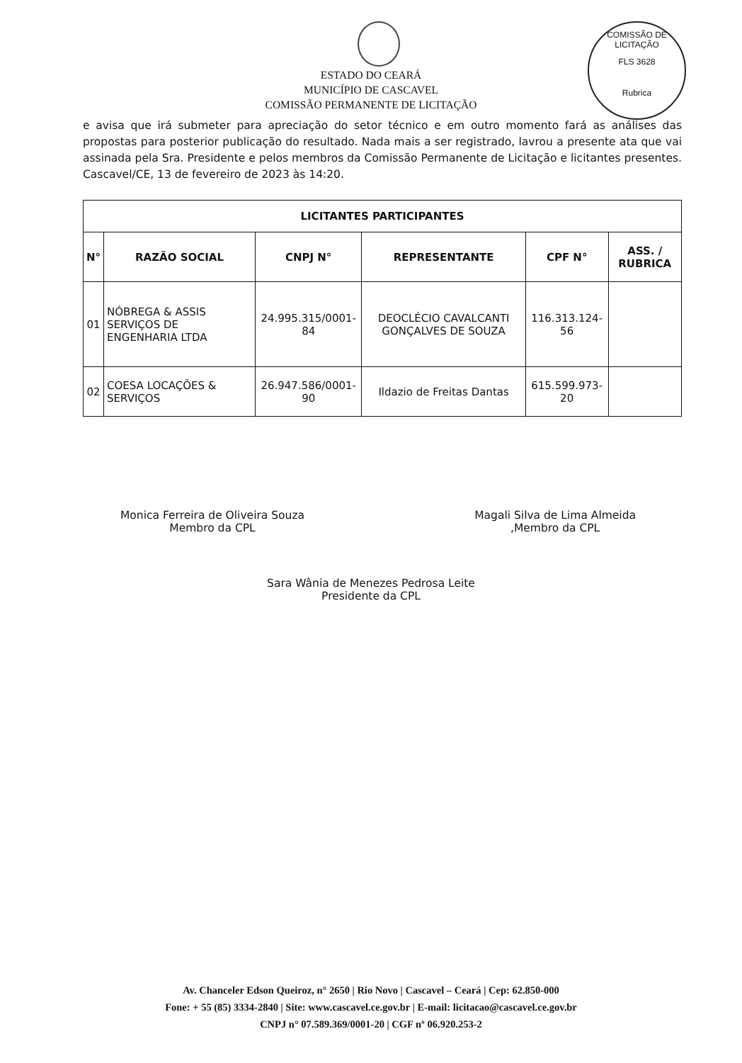COMISSÃO DE LICITAÇÃO
FLS 3628
Rubrica
ESTADO DO CEARÁ
MUNICÍPIO DE CASCAVEL
COMISSÃO PERMANENTE DE LICITAÇÃO
e avisa que irá submeter para apreciação do setor técnico e em outro momento fará as análises das propostas para posterior publicação do resultado. Nada mais a ser registrado, lavrou a presente ata que vai assinada pela Sra. Presidente e pelos membros da Comissão Permanente de Licitação e licitantes presentes. Cascavel/CE, 13 de fevereiro de 2023 às 14:20.
| LICITANTES PARTICIPANTES | | | | | |
| --- | --- | --- | --- | --- | --- |
| N° | RAZÃO SOCIAL | CNPJ N° | REPRESENTANTE | CPF N° | ASS. / RUBRICA |
| 01 | NÓBREGA & ASSIS SERVIÇOS DE ENGENHARIA LTDA | 24.995.315/0001-84 | DEOCLÉCIO CAVALCANTI GONÇALVES DE SOUZA | 116.313.124-56 | |
| 02 | COESA LOCAÇÕES & SERVIÇOS | 26.947.586/0001-90 | Ildazio de Freitas Dantas | 615.599.973-20 | |
Monica Ferreira de Oliveira Souza
Membro da CPL
Magali Silva de Lima Almeida
,Membro da CPL
Sara Wânia de Menezes Pedrosa Leite
Presidente da CPL
Av. Chanceler Edson Queiroz, n° 2650 | Rio Novo | Cascavel – Ceará | Cep: 62.850-000
Fone: + 55 (85) 3334-2840 | Site: www.cascavel.ce.gov.br | E-mail: licitacao@cascavel.ce.gov.br
CNPJ n° 07.589.369/0001-20 | CGF nº 06.920.253-2